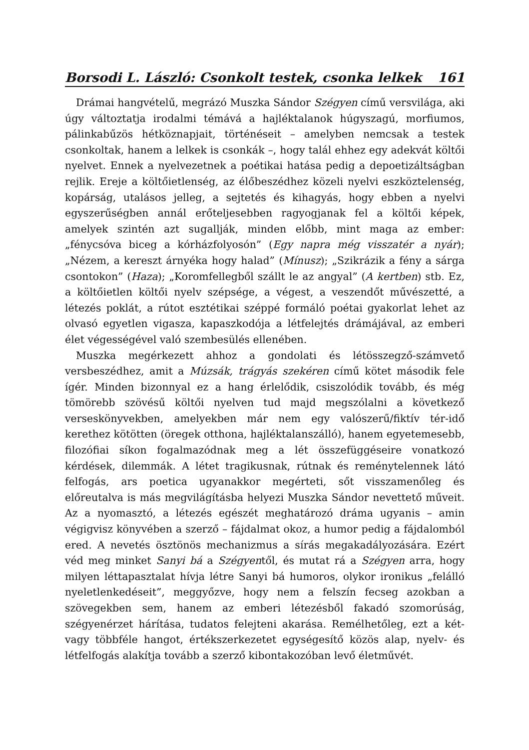Borsodi L. László: Csonkolt testek, csonka lelkek 161
Drámai hangvételű, megrázó Muszka Sándor Szégyen című versvilága, aki úgy változtatja irodalmi témává a hajléktalanok húgyszagú, morfiumos, pálinkabűzös hétköznapjait, történéseit – amelyben nemcsak a testek csonkoltak, hanem a lelkek is csonkák –, hogy talál ehhez egy adekvát költői nyelvet. Ennek a nyelvezetnek a poétikai hatása pedig a depoetizáltságban rejlik. Ereje a költőietlenség, az élőbeszédhez közeli nyelvi eszköztelenség, kopárság, utalásos jelleg, a sejtetés és kihagyás, hogy ebben a nyelvi egyszerűségben annál erőteljesebben ragyogjanak fel a költői képek, amelyek szintén azt sugallják, minden előbb, mint maga az ember: „fénycsóva biceg a kórházfolyosón” (Egy napra még visszatér a nyár); „Nézem, a kereszt árnyéka hogy halad” (Mínusz); „Szikrázik a fény a sárga csontokon” (Haza); „Koromfellegből szállt le az angyal” (A kertben) stb. Ez, a költőietlen költői nyelv szépsége, a végest, a veszendőt művészetté, a létezés poklát, a rútot esztétikai széppé formáló poétai gyakorlat lehet az olvasó egyetlen vigasza, kapaszkodója a létfelejtés drámájával, az emberi élet végességével való szembesülés ellenében.
Muszka megérkezett ahhoz a gondolati és létösszegző-számvető versbeszédhez, amit a Múzsák, trágyás szekéren című kötet második fele ígér. Minden bizonnyal ez a hang érlelődik, csiszolódik tovább, és még tömörebb szövésű költői nyelven tud majd megszólalni a következő verseskönyvekben, amelyekben már nem egy valószerű/fiktív tér-idő kerethez kötötten (öregek otthona, hajléktalanszálló), hanem egyetemesebb, filozófiai síkon fogalmazódnak meg a lét összefüggéseire vonatkozó kérdések, dilemmák. A létet tragikusnak, rútnak és reménytelennek látó felfogás, ars poetica ugyanakkor megérteti, sőt visszamenőleg és előreutalva is más megvilágításba helyezi Muszka Sándor nevettető műveit. Az a nyomasztó, a létezés egészét meghatározó dráma ugyanis – amin végigvisz könyvében a szerző – fájdalmat okoz, a humor pedig a fájdalomból ered. A nevetés ösztönös mechanizmus a sírás megakadályozására. Ezért véd meg minket Sanyi bá a Szégyentől, és mutat rá a Szégyen arra, hogy milyen léttapasztalat hívja létre Sanyi bá humoros, olykor ironikus „felálló nyeletlenkedéseit”, meggyőzve, hogy nem a felszín fecseg azokban a szövegekben sem, hanem az emberi létezésből fakadó szomorúság, szégyenérzet hárítása, tudatos felejteni akarása. Remélhetőleg, ezt a két- vagy többféle hangot, értékszerkezetet egységesítő közös alap, nyelv- és létfelfogás alakítja tovább a szerző kibontakozóban levő életművét.